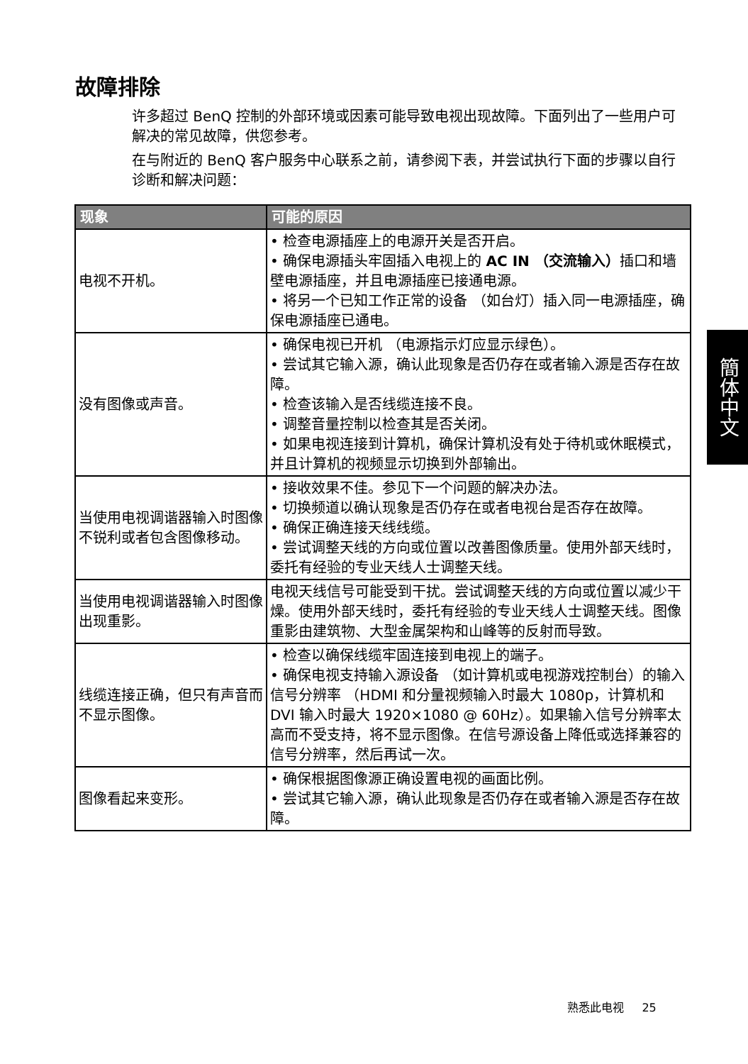故障排除
许多超过 BenQ 控制的外部环境或因素可能导致电视出现故障。下面列出了一些用户可解决的常见故障，供您参考。
在与附近的 BenQ 客户服务中心联系之前，请参阅下表，并尝试执行下面的步骤以自行诊断和解决问题：
| 现象 | 可能的原因 |
| --- | --- |
| 电视不开机。 | • 检查电源插座上的电源开关是否开启。 • 确保电源插头牢固插入电视上的 AC IN （交流输入） 插口和墙壁电源插座，并且电源插座已接通电源。 • 将另一个已知工作正常的设备 （如台灯）插入同一电源插座，确保电源插座已通电。 |
| 没有图像或声音。 | • 确保电视已开机 （电源指示灯应显示绿色）。 • 尝试其它输入源，确认此现象是否仍存在或者输入源是否存在故障。 • 检查该输入是否线缆连接不良。 • 调整音量控制以检查其是否关闭。 • 如果电视连接到计算机，确保计算机没有处于待机或休眠模式，并且计算机的视频显示切换到外部输出。 |
| 当使用电视调谐器输入时图像不锐利或者包含图像移动。 | • 接收效果不佳。参见下一个问题的解决办法。 • 切换频道以确认现象是否仍存在或者电视台是否存在故障。 • 确保正确连接天线线缆。 • 尝试调整天线的方向或位置以改善图像质量。使用外部天线时，委托有经验的专业天线人士调整天线。 |
| 当使用电视调谐器输入时图像出现重影。 | 电视天线信号可能受到干扰。尝试调整天线的方向或位置以减少干燥。使用外部天线时，委托有经验的专业天线人士调整天线。图像重影由建筑物、大型金属架构和山峰等的反射而导致。 |
| 线缆连接正确，但只有声音而不显示图像。 | • 检查以确保线缆牢固连接到电视上的端子。 • 确保电视支持输入源设备 （如计算机或电视游戏控制台）的输入信号分辨率 （HDMI 和分量视频输入时最大 1080p，计算机和 DVI 输入时最大 1920×1080 @ 60Hz）。如果输入信号分辨率太高而不受支持，将不显示图像。在信号源设备上降低或选择兼容的信号分辨率，然后再试一次。 |
| 图像看起来变形。 | • 确保根据图像源正确设置电视的画面比例。 • 尝试其它输入源，确认此现象是否仍存在或者输入源是否存在故障。 |
簡体中文
熟悉此电视 25